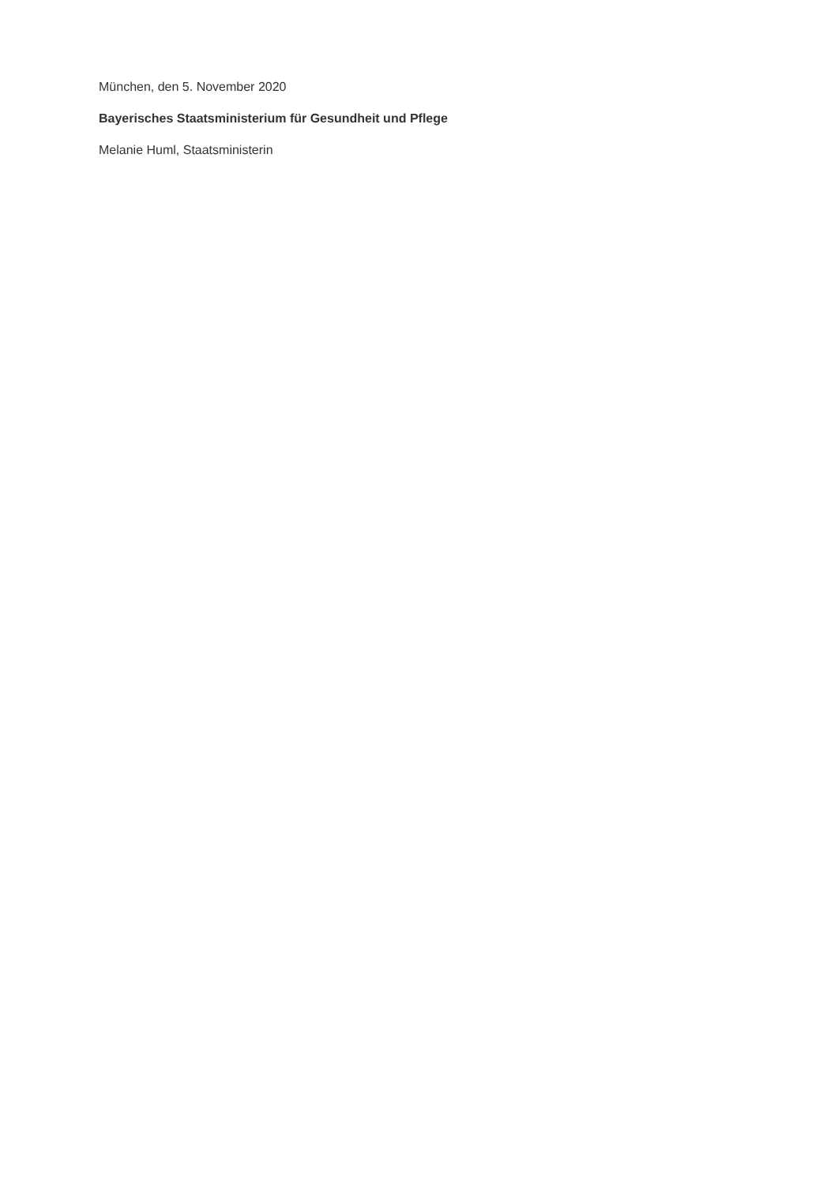München, den 5. November 2020
Bayerisches Staatsministerium für Gesundheit und Pflege
Melanie Huml, Staatsministerin